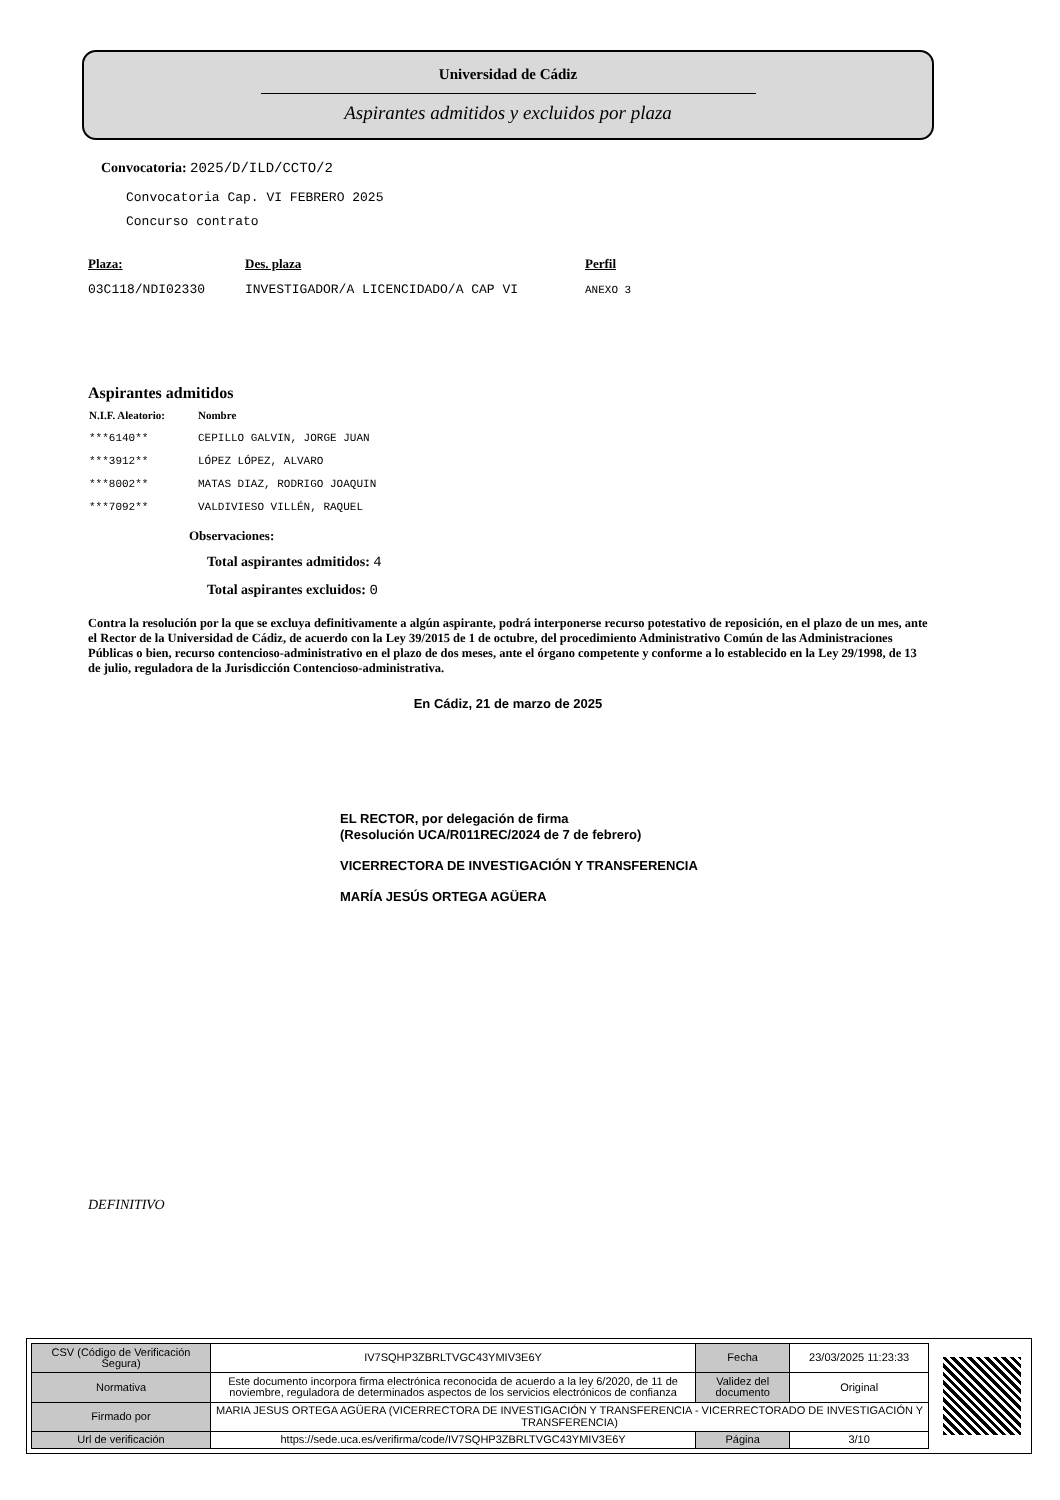Universidad de Cádiz
Aspirantes admitidos y excluidos por plaza
Convocatoria: 2025/D/ILD/CCTO/2
Convocatoria Cap. VI FEBRERO 2025
Concurso contrato
| Plaza: | Des. plaza | Perfil |
| 03C118/NDI02330 | INVESTIGADOR/A LICENCIDADO/A CAP VI | ANEXO 3 |
Aspirantes admitidos
| N.I.F. Aleatorio: | Nombre |
| --- | --- |
| ***6140** | CEPILLO GALVIN, JORGE JUAN |
| ***3912** | LÓPEZ LÓPEZ, ALVARO |
| ***8002** | MATAS DIAZ, RODRIGO JOAQUIN |
| ***7092** | VALDIVIESO VILLÉN, RAQUEL |
Observaciones:
Total aspirantes admitidos: 4
Total aspirantes excluidos: 0
Contra la resolución por la que se excluya definitivamente a algún aspirante, podrá interponerse recurso potestativo de reposición, en el plazo de un mes, ante el Rector de la Universidad de Cádiz, de acuerdo con la Ley 39/2015 de 1 de octubre, del procedimiento Administrativo Común de las Administraciones Públicas o bien, recurso contencioso-administrativo en el plazo de dos meses, ante el órgano competente y conforme a lo establecido en la Ley 29/1998, de 13 de julio, reguladora de la Jurisdicción Contencioso-administrativa.
En Cádiz, 21 de marzo de 2025
EL RECTOR, por delegación de firma
(Resolución UCA/R011REC/2024 de 7 de febrero)
VICERRECTORA DE INVESTIGACIÓN Y TRANSFERENCIA
MARÍA JESÚS ORTEGA AGÜERA
DEFINITIVO
| CSV (Código de Verificación Segura) | IV7SQHP3ZBRLTVGC43YMIV3E6Y | Fecha | 23/03/2025 11:23:33 |
| Normativa | Este documento incorpora firma electrónica reconocida de acuerdo a la ley 6/2020, de 11 de noviembre, reguladora de determinados aspectos de los servicios electrónicos de confianza | Validez del documento | Original |
| Firmado por | MARIA JESUS ORTEGA AGÜERA (VICERRECTORA DE INVESTIGACIÓN Y TRANSFERENCIA - VICERRECTORADO DE INVESTIGACIÓN Y TRANSFERENCIA) | | |
| Url de verificación | https://sede.uca.es/verifirma/code/IV7SQHP3ZBRLTVGC43YMIV3E6Y | Página | 3/10 |